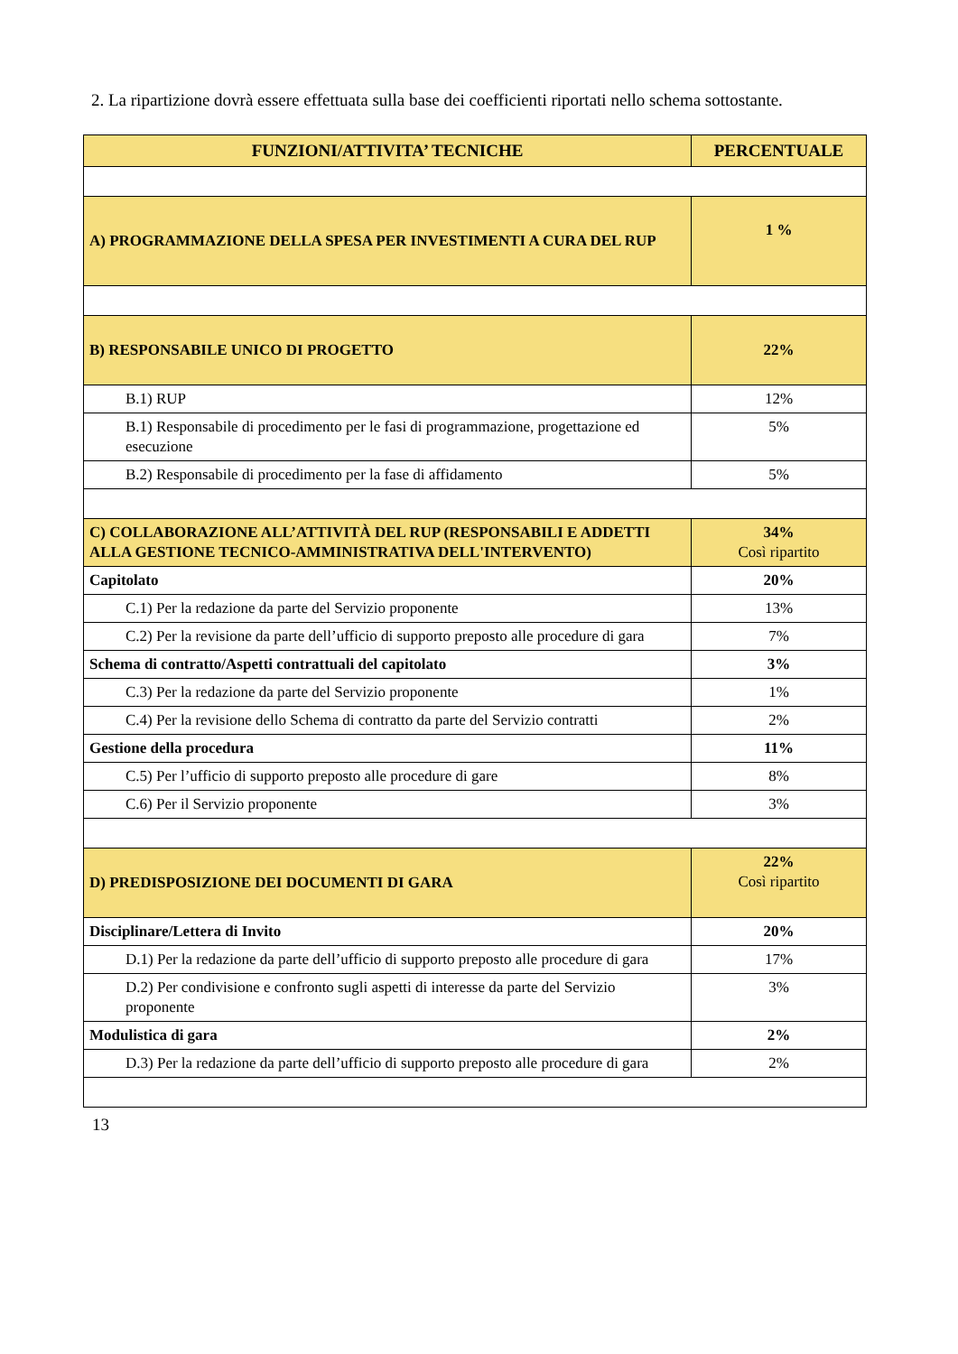2. La ripartizione dovrà essere effettuata sulla base dei coefficienti riportati nello schema sottostante.
| FUNZIONI/ATTIVITA’ TECNICHE | PERCENTUALE |
| --- | --- |
| A) PROGRAMMAZIONE DELLA SPESA PER INVESTIMENTI A CURA DEL RUP | 1 % |
| B) RESPONSABILE UNICO DI PROGETTO | 22% |
| B.1) RUP | 12% |
| B.1) Responsabile di procedimento per le fasi di programmazione, progettazione ed esecuzione | 5% |
| B.2) Responsabile di procedimento per la fase di affidamento | 5% |
| C) COLLABORAZIONE ALL’ATTIVITÀ DEL RUP (RESPONSABILI E ADDETTI ALLA GESTIONE TECNICO-AMMINISTRATIVA DELL'INTERVENTO) | 34% Così ripartito |
| Capitolato | 20% |
| C.1) Per la redazione da parte del Servizio proponente | 13% |
| C.2) Per la revisione da parte dell’ufficio di supporto preposto alle procedure di gara | 7% |
| Schema di contratto/Aspetti contrattuali del capitolato | 3% |
| C.3) Per la redazione da parte del Servizio proponente | 1% |
| C.4) Per la revisione dello Schema di contratto da parte del Servizio contratti | 2% |
| Gestione della procedura | 11% |
| C.5) Per l’ufficio di supporto preposto alle procedure di gare | 8% |
| C.6) Per il Servizio proponente | 3% |
| D) PREDISPOSIZIONE DEI DOCUMENTI DI GARA | 22% Così ripartito |
| Disciplinare/Lettera di Invito | 20% |
| D.1) Per la redazione da parte dell’ufficio di supporto preposto alle procedure di gara | 17% |
| D.2) Per condivisione e confronto sugli aspetti di interesse da parte del Servizio proponente | 3% |
| Modulistica di gara | 2% |
| D.3) Per la redazione da parte dell’ufficio di supporto preposto alle procedure di gara | 2% |
13